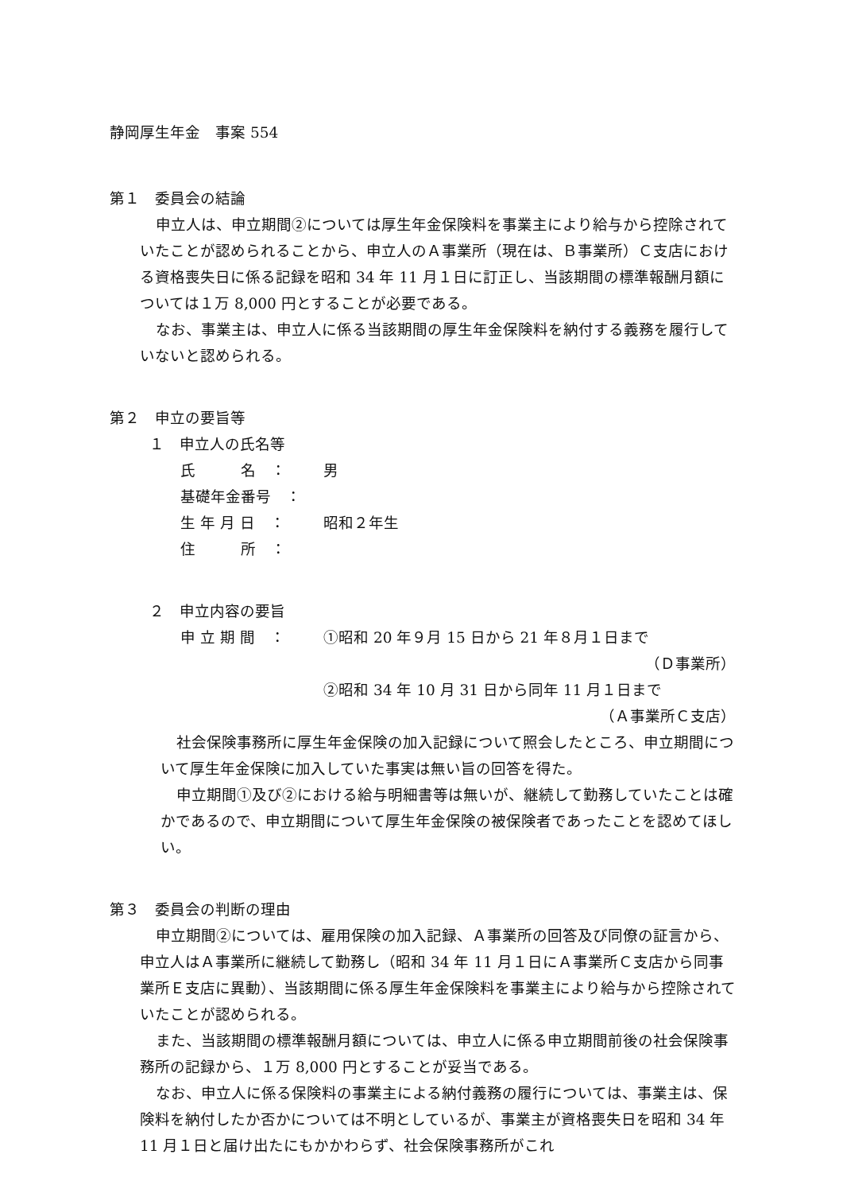静岡厚生年金　事案 554
第１　委員会の結論
申立人は、申立期間②については厚生年金保険料を事業主により給与から控除されていたことが認められることから、申立人のＡ事業所（現在は、Ｂ事業所）Ｃ支店における資格喪失日に係る記録を昭和 34 年 11 月１日に訂正し、当該期間の標準報酬月額については１万 8,000 円とすることが必要である。
なお、事業主は、申立人に係る当該期間の厚生年金保険料を納付する義務を履行していないと認められる。
第２　申立の要旨等
１　申立人の氏名等
氏　　　名　： 男
基礎年金番号　：
生 年 月 日　： 昭和２年生
住　　　所　：
２　申立内容の要旨
申 立 期 間　： ①昭和 20 年９月 15 日から 21 年８月１日まで
（Ｄ事業所）
②昭和 34 年 10 月 31 日から同年 11 月１日まで
（Ａ事業所Ｃ支店）
社会保険事務所に厚生年金保険の加入記録について照会したところ、申立期間について厚生年金保険に加入していた事実は無い旨の回答を得た。
申立期間①及び②における給与明細書等は無いが、継続して勤務していたことは確かであるので、申立期間について厚生年金保険の被保険者であったことを認めてほしい。
第３　委員会の判断の理由
申立期間②については、雇用保険の加入記録、Ａ事業所の回答及び同僚の証言から、申立人はＡ事業所に継続して勤務し（昭和 34 年 11 月１日にＡ事業所Ｃ支店から同事業所Ｅ支店に異動）、当該期間に係る厚生年金保険料を事業主により給与から控除されていたことが認められる。
また、当該期間の標準報酬月額については、申立人に係る申立期間前後の社会保険事務所の記録から、１万 8,000 円とすることが妥当である。
なお、申立人に係る保険料の事業主による納付義務の履行については、事業主は、保険料を納付したか否かについては不明としているが、事業主が資格喪失日を昭和 34 年 11 月１日と届け出たにもかかわらず、社会保険事務所がこれ